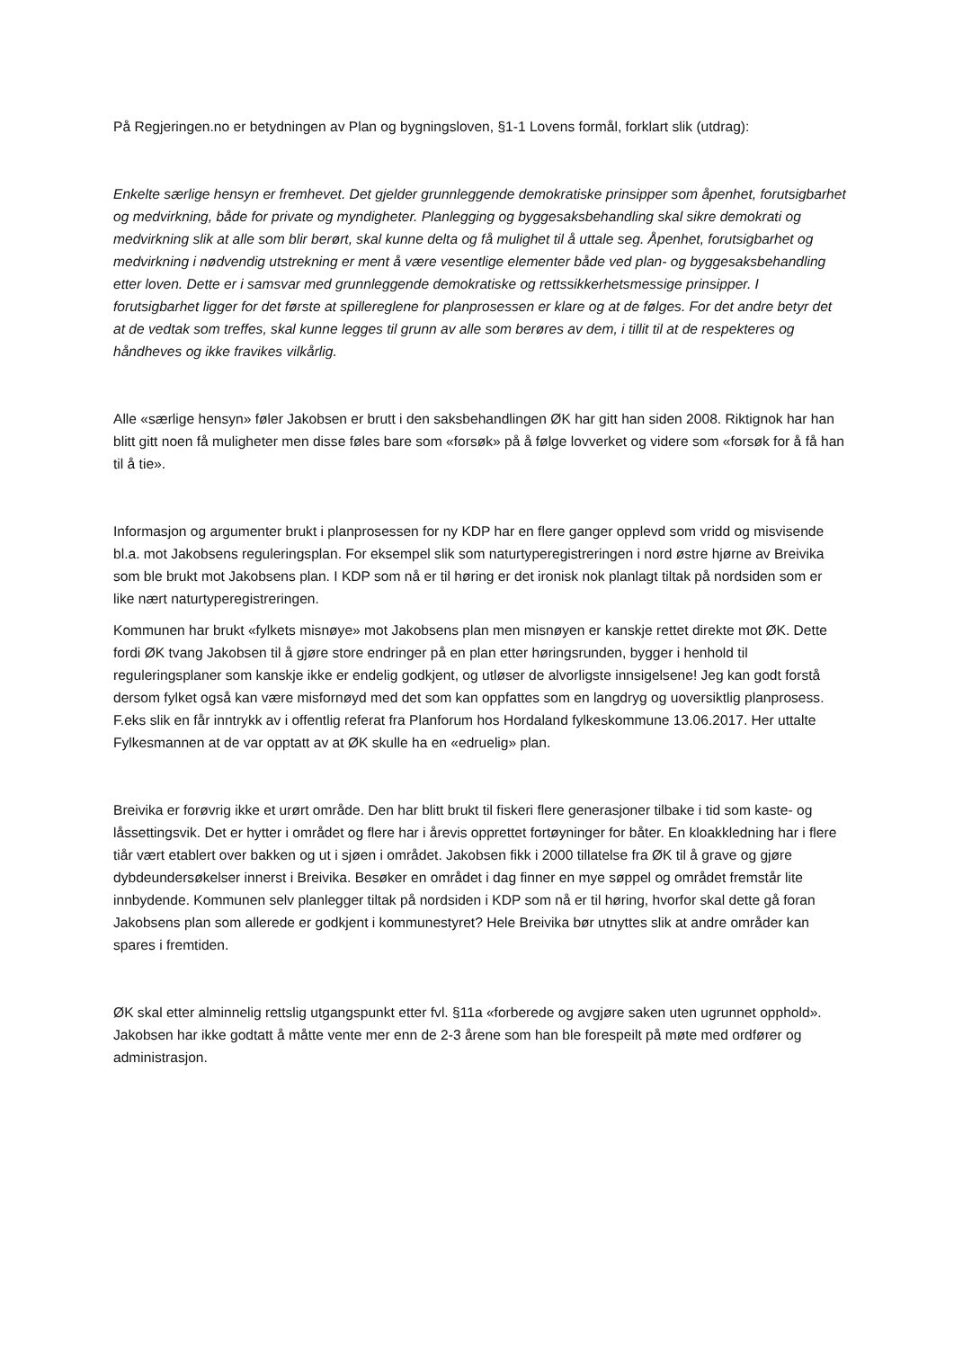På Regjeringen.no er betydningen av Plan og bygningsloven, §1-1 Lovens formål, forklart slik (utdrag):
Enkelte særlige hensyn er fremhevet. Det gjelder grunnleggende demokratiske prinsipper som åpenhet, forutsigbarhet og medvirkning, både for private og myndigheter. Planlegging og byggesaksbehandling skal sikre demokrati og medvirkning slik at alle som blir berørt, skal kunne delta og få mulighet til å uttale seg. Åpenhet, forutsigbarhet og medvirkning i nødvendig utstrekning er ment å være vesentlige elementer både ved plan- og byggesaksbehandling etter loven. Dette er i samsvar med grunnleggende demokratiske og rettssikkerhetsmessige prinsipper. I forutsigbarhet ligger for det første at spillereglene for planprosessen er klare og at de følges. For det andre betyr det at de vedtak som treffes, skal kunne legges til grunn av alle som berøres av dem, i tillit til at de respekteres og håndheves og ikke fravikes vilkårlig.
Alle «særlige hensyn» føler Jakobsen er brutt i den saksbehandlingen ØK har gitt han siden 2008. Riktignok har han blitt gitt noen få muligheter men disse føles bare som «forsøk» på å følge lovverket og videre som «forsøk for å få han til å tie».
Informasjon og argumenter brukt i planprosessen for ny KDP har en flere ganger opplevd som vridd og misvisende bl.a. mot Jakobsens reguleringsplan. For eksempel slik som naturtyperegistreringen i nord østre hjørne av Breivika som ble brukt mot Jakobsens plan. I KDP som nå er til høring er det ironisk nok planlagt tiltak på nordsiden som er like nært naturtyperegistreringen.
Kommunen har brukt «fylkets misnøye» mot Jakobsens plan men misnøyen er kanskje rettet direkte mot ØK. Dette fordi ØK tvang Jakobsen til å gjøre store endringer på en plan etter høringsrunden, bygger i henhold til reguleringsplaner som kanskje ikke er endelig godkjent, og utløser de alvorligste innsigelsene! Jeg kan godt forstå dersom fylket også kan være misfornøyd med det som kan oppfattes som en langdryg og uoversiktlig planprosess. F.eks slik en får inntrykk av i offentlig referat fra Planforum hos Hordaland fylkeskommune 13.06.2017. Her uttalte Fylkesmannen at de var opptatt av at ØK skulle ha en «edruelig» plan.
Breivika er forøvrig ikke et urørt område. Den har blitt brukt til fiskeri flere generasjoner tilbake i tid som kaste- og låssettingsvik. Det er hytter i området og flere har i årevis opprettet fortøyninger for båter. En kloakkledning har i flere tiår vært etablert over bakken og ut i sjøen i området. Jakobsen fikk i 2000 tillatelse fra ØK til å grave og gjøre dybdeundersøkelser innerst i Breivika. Besøker en området i dag finner en mye søppel og området fremstår lite innbydende. Kommunen selv planlegger tiltak på nordsiden i KDP som nå er til høring, hvorfor skal dette gå foran Jakobsens plan som allerede er godkjent i kommunestyret? Hele Breivika bør utnyttes slik at andre områder kan spares i fremtiden.
ØK skal etter alminnelig rettslig utgangspunkt etter fvl. §11a «forberede og avgjøre saken uten ugrunnet opphold». Jakobsen har ikke godtatt å måtte vente mer enn de 2-3 årene som han ble forespeilt på møte med ordfører og administrasjon.